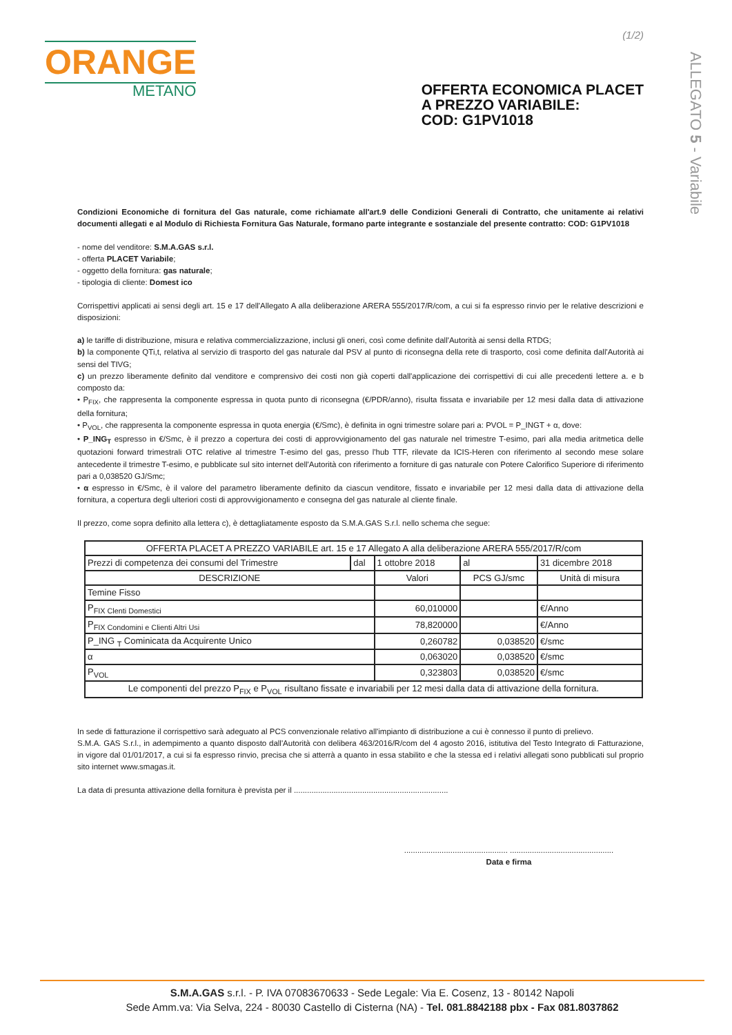(1/2)
ORANGE
METANO
OFFERTA ECONOMICA PLACET
A PREZZO VARIABILE:
COD: G1PV1018
ALLEGATO 5 - Variabile
Condizioni Economiche di fornitura del Gas naturale, come richiamate all'art.9 delle Condizioni Generali di Contratto, che unitamente ai relativi documenti allegati e al Modulo di Richiesta Fornitura Gas Naturale, formano parte integrante e sostanziale del presente contratto: COD: G1PV1018
- nome del venditore: S.M.A.GAS s.r.l.
- offerta PLACET Variabile;
- oggetto della fornitura: gas naturale;
- tipologia di cliente: Domest ico
Corrispettivi applicati ai sensi degli art. 15 e 17 dell'Allegato A alla deliberazione ARERA 555/2017/R/com, a cui si fa espresso rinvio per le relative descrizioni e disposizioni:
a) le tariffe di distribuzione, misura e relativa commercializzazione, inclusi gli oneri, così come definite dall'Autorità ai sensi della RTDG;
b) la componente QTi,t, relativa al servizio di trasporto del gas naturale dal PSV al punto di riconsegna della rete di trasporto, così come definita dall'Autorità ai sensi del TIVG;
c) un prezzo liberamente definito dal venditore e comprensivo dei costi non già coperti dall'applicazione dei corrispettivi di cui alle precedenti lettere a. e b composto da:
• P<sub>FIX</sub>, che rappresenta la componente espressa in quota punto di riconsegna (€/PDR/anno), risulta fissata e invariabile per 12 mesi dalla data di attivazione della fornitura;
• P<sub>VOL</sub>, che rappresenta la componente espressa in quota energia (€/Smc), è definita in ogni trimestre solare pari a: PVOL = P_INGT + α, dove:
• P_ING<sub>T</sub> espresso in €/Smc, è il prezzo a copertura dei costi di approvvigionamento del gas naturale nel trimestre T-esimo, pari alla media aritmetica delle quotazioni forward trimestrali OTC relative al trimestre T-esimo del gas, presso l'hub TTF, rilevate da ICIS-Heren con riferimento al secondo mese solare antecedente il trimestre T-esimo, e pubblicate sul sito internet dell'Autorità con riferimento a forniture di gas naturale con Potere Calorifico Superiore di riferimento pari a 0,038520 GJ/Smc;
• α espresso in €/Smc, è il valore del parametro liberamente definito da ciascun venditore, fissato e invariabile per 12 mesi dalla data di attivazione della fornitura, a copertura degli ulteriori costi di approvvigionamento e consegna del gas naturale al cliente finale.
Il prezzo, come sopra definito alla lettera c), è dettagliatamente esposto da S.M.A.GAS S.r.l. nello schema che segue:
| OFFERTA PLACET A PREZZO VARIABILE art. 15 e 17 Allegato A alla deliberazione ARERA 555/2017/R/com | | | | |
| --- | --- | --- | --- | --- |
| Prezzi di competenza dei consumi del Trimestre | dal | 1 ottobre 2018 | al | 31 dicembre 2018 |
| DESCRIZIONE | | Valori | PCS GJ/smc | Unità di misura |
| Temine Fisso | | | | |
| P<sub>FIX Clenti Domestici</sub> | | 60,010000 | | €/Anno |
| P<sub>FIX Condomini e Clienti Altri Usi</sub> | | 78,820000 | | €/Anno |
| P_ING <sub>T</sub> Cominicata da Acquirente Unico | | 0,260782 | 0,038520 | €/smc |
| α | | 0,063020 | 0,038520 | €/smc |
| P<sub>VOL</sub> | | 0,323803 | 0,038520 | €/smc |
| Le componenti del prezzo P<sub>FIX</sub> e P<sub>VOL</sub> risultano fissate e invariabili per 12 mesi dalla data di attivazione della fornitura. | | | | |
In sede di fatturazione il corrispettivo sarà adeguato al PCS convenzionale relativo all'impianto di distribuzione a cui è connesso il punto di prelievo.
S.M.A. GAS S.r.l., in adempimento a quanto disposto dall'Autorità con delibera 463/2016/R/com del 4 agosto 2016, istitutiva del Testo Integrato di Fatturazione, in vigore dal 01/01/2017, a cui si fa espresso rinvio, precisa che si atterrà a quanto in essa stabilito e che la stessa ed i relativi allegati sono pubblicati sul proprio sito internet www.smagas.it.
La data di presunta attivazione della fornitura è prevista per il ......................................................................
............................................... ...............................................
Data e firma
S.M.A.GAS s.r.l. - P. IVA 07083670633 - Sede Legale: Via E. Cosenz, 13 - 80142 Napoli
Sede Amm.va: Via Selva, 224 - 80030 Castello di Cisterna (NA) - Tel. 081.8842188 pbx - Fax 081.8037862